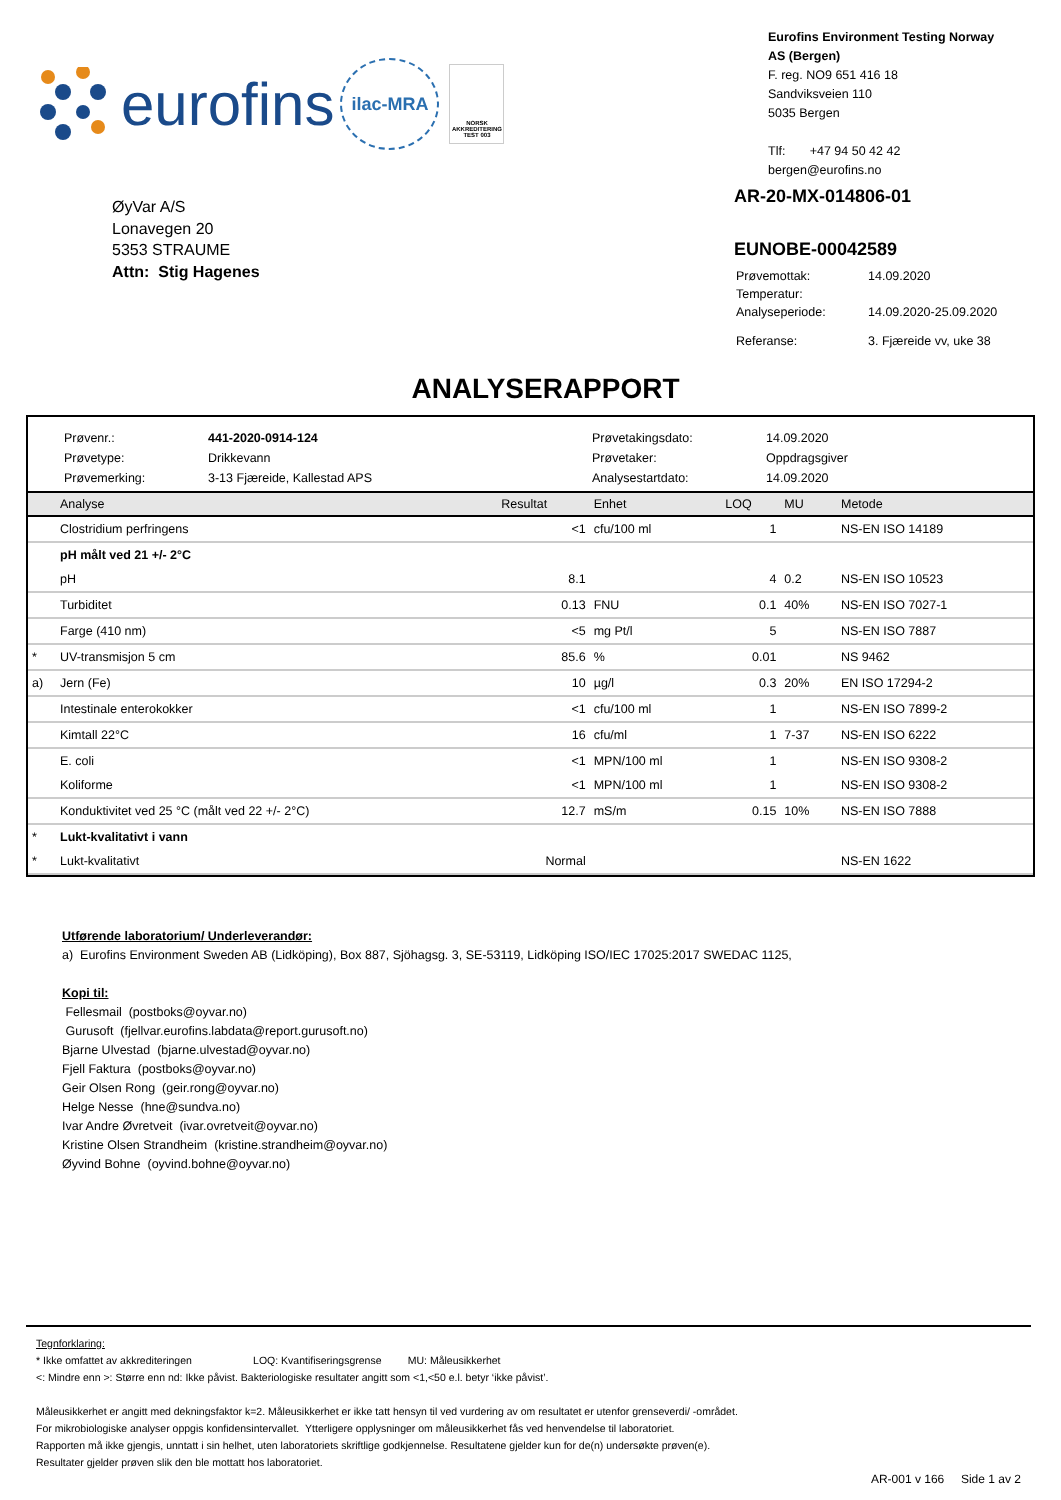eurofins
ilac-MRA
NORSK AKKREDITERING TEST 003
Eurofins Environment Testing Norway
AS (Bergen)
F. reg. NO9 651 416 18
Sandviksveien 110
5035 Bergen
Tlf: +47 94 50 42 42
bergen@eurofins.no
ØyVar A/S
Lonavegen 20
5353 STRAUME
Attn: Stig Hagenes
AR-20-MX-014806-01
EUNOBE-00042589
| Prøvemottak: | 14.09.2020 |
| Temperatur: | |
| Analyseperiode: | 14.09.2020-25.09.2020 |
| Referanse: | 3. Fjæreide vv, uke 38 |
ANALYSERAPPORT
| Prøvenr.: | 441-2020-0914-124 | Prøvetakingsdato: | 14.09.2020 |
| Prøvetype: | Drikkevann | Prøvetaker: | Oppdragsgiver |
| Prøvemerking: | 3-13 Fjæreide, Kallestad APS | Analysestartdato: | 14.09.2020 |
| | Analyse | Resultat | Enhet | LOQ | MU | Metode |
| --- | --- | --- | --- | --- | --- | --- |
| | Clostridium perfringens | <1 | cfu/100 ml | 1 | | NS-EN ISO 14189 |
| | pH målt ved 21 +/- 2°C | | | | | |
| | pH | 8.1 | | 4 | 0.2 | NS-EN ISO 10523 |
| | Turbiditet | 0.13 | FNU | 0.1 | 40% | NS-EN ISO 7027-1 |
| | Farge (410 nm) | <5 | mg Pt/l | 5 | | NS-EN ISO 7887 |
| * | UV-transmisjon 5 cm | 85.6 | % | 0.01 | | NS 9462 |
| a) | Jern (Fe) | 10 | µg/l | 0.3 | 20% | EN ISO 17294-2 |
| | Intestinale enterokokker | <1 | cfu/100 ml | 1 | | NS-EN ISO 7899-2 |
| | Kimtall 22°C | 16 | cfu/ml | 1 | 7-37 | NS-EN ISO 6222 |
| | E. coli | <1 | MPN/100 ml | 1 | | NS-EN ISO 9308-2 |
| | Koliforme | <1 | MPN/100 ml | 1 | | NS-EN ISO 9308-2 |
| | Konduktivitet ved 25 °C (målt ved 22 +/- 2°C) | 12.7 | mS/m | 0.15 | 10% | NS-EN ISO 7888 |
| * | Lukt-kvalitativt i vann | | | | | |
| * | Lukt-kvalitativt | Normal | | | | NS-EN 1622 |
Utførende laboratorium/ Underleverandør:
a) Eurofins Environment Sweden AB (Lidköping), Box 887, Sjöhagsg. 3, SE-53119, Lidköping ISO/IEC 17025:2017 SWEDAC 1125,
Kopi til:
Fellesmail (postboks@oyvar.no)
Gurusoft (fjellvar.eurofins.labdata@report.gurusoft.no)
Bjarne Ulvestad (bjarne.ulvestad@oyvar.no)
Fjell Faktura (postboks@oyvar.no)
Geir Olsen Rong (geir.rong@oyvar.no)
Helge Nesse (hne@sundva.no)
Ivar Andre Øvretveit (ivar.ovretveit@oyvar.no)
Kristine Olsen Strandheim (kristine.strandheim@oyvar.no)
Øyvind Bohne (oyvind.bohne@oyvar.no)
Tegnforklaring:
* Ikke omfattet av akkrediteringen LOQ: Kvantifiseringsgrense MU: Måleusikkerhet
<: Mindre enn >: Større enn nd: Ikke påvist. Bakteriologiske resultater angitt som <1,<50 e.l. betyr ‘ikke påvist’.
Måleusikkerhet er angitt med dekningsfaktor k=2. Måleusikkerhet er ikke tatt hensyn til ved vurdering av om resultatet er utenfor grenseverdi/ -området.
For mikrobiologiske analyser oppgis konfidensintervallet. Ytterligere opplysninger om måleusikkerhet fås ved henvendelse til laboratoriet.
Rapporten må ikke gjengis, unntatt i sin helhet, uten laboratoriets skriftlige godkjennelse. Resultatene gjelder kun for de(n) undersøkte prøven(e).
Resultater gjelder prøven slik den ble mottatt hos laboratoriet.
AR-001 v 166 Side 1 av 2